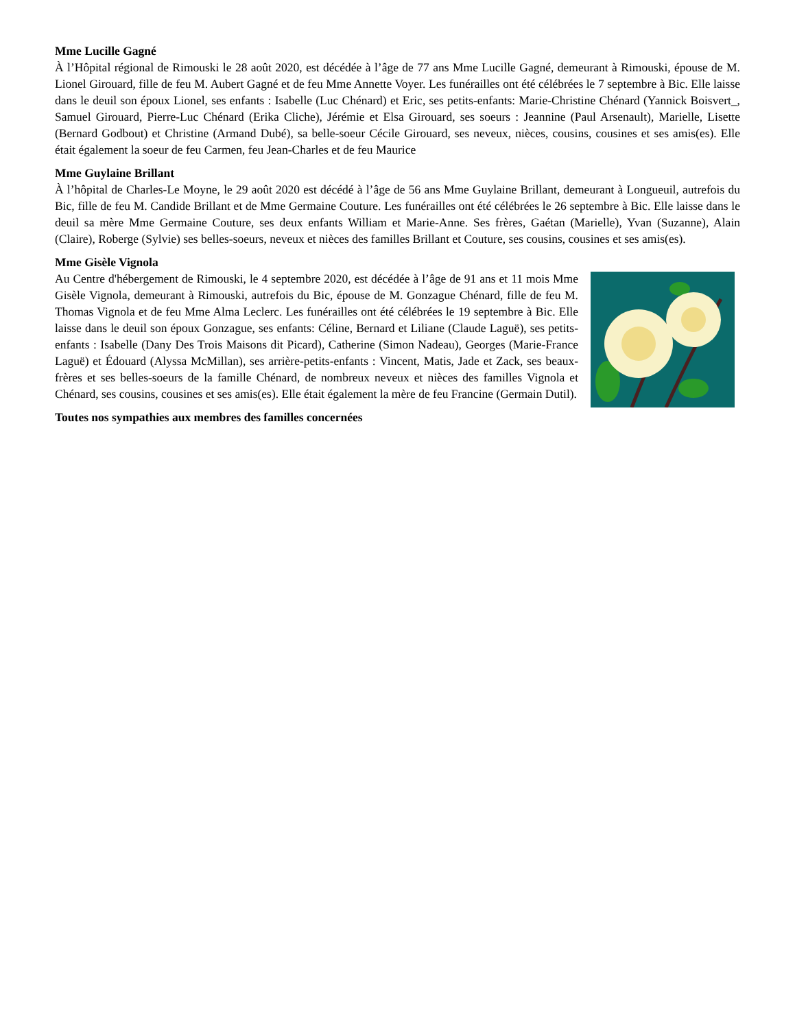Mme Lucille Gagné
À l’Hôpital régional de Rimouski le 28 août 2020, est décédée à l’âge de 77 ans Mme Lucille Gagné, demeurant à Rimouski, épouse de M. Lionel Girouard, fille de feu M. Aubert Gagné et de feu Mme Annette Voyer. Les funérailles ont été célébrées le 7 septembre à Bic. Elle laisse dans le deuil son époux Lionel, ses enfants : Isabelle (Luc Chénard) et Eric, ses petits-enfants: Marie-Christine Chénard (Yannick Boisvert_, Samuel Girouard, Pierre-Luc Chénard (Erika Cliche), Jérémie et Elsa Girouard, ses soeurs : Jeannine (Paul Arsenault), Marielle, Lisette (Bernard Godbout) et Christine (Armand Dubé), sa belle-soeur Cécile Girouard, ses neveux, nièces, cousins, cousines et ses amis(es). Elle était également la soeur de feu Carmen, feu Jean-Charles et de feu Maurice
Mme Guylaine Brillant
À l’hôpital de Charles-Le Moyne, le 29 août 2020 est décédé à l’âge de 56 ans Mme Guylaine Brillant, demeurant à Longueuil, autrefois du Bic, fille de feu M. Candide Brillant et de Mme Germaine Couture. Les funérailles ont été célébrées le 26 septembre à Bic. Elle laisse dans le deuil sa mère Mme Germaine Couture, ses deux enfants William et Marie-Anne. Ses frères, Gaétan (Marielle), Yvan (Suzanne), Alain (Claire), Roberge (Sylvie) ses belles-soeurs, neveux et nièces des familles Brillant et Couture, ses cousins, cousines et ses amis(es).
Mme Gisèle Vignola
Au Centre d'hébergement de Rimouski, le 4 septembre 2020, est décédée à l’âge de 91 ans et 11 mois Mme Gisèle Vignola, demeurant à Rimouski, autrefois du Bic, épouse de M. Gonzague Chénard, fille de feu M. Thomas Vignola et de feu Mme Alma Leclerc. Les funérailles ont été célébrées le 19 septembre à Bic. Elle laisse dans le deuil son époux Gonzague, ses enfants: Céline, Bernard et Liliane (Claude Laguë), ses petits-enfants : Isabelle (Dany Des Trois Maisons dit Picard), Catherine (Simon Nadeau), Georges (Marie-France Laguë) et Édouard (Alyssa McMillan), ses arrière-petits-enfants : Vincent, Matis, Jade et Zack, ses beaux-frères et ses belles-soeurs de la famille Chénard, de nombreux neveux et nièces des familles Vignola et Chénard, ses cousins, cousines et ses amis(es). Elle était également la mère de feu Francine (Germain Dutil).
Toutes nos sympathies aux membres des familles concernées